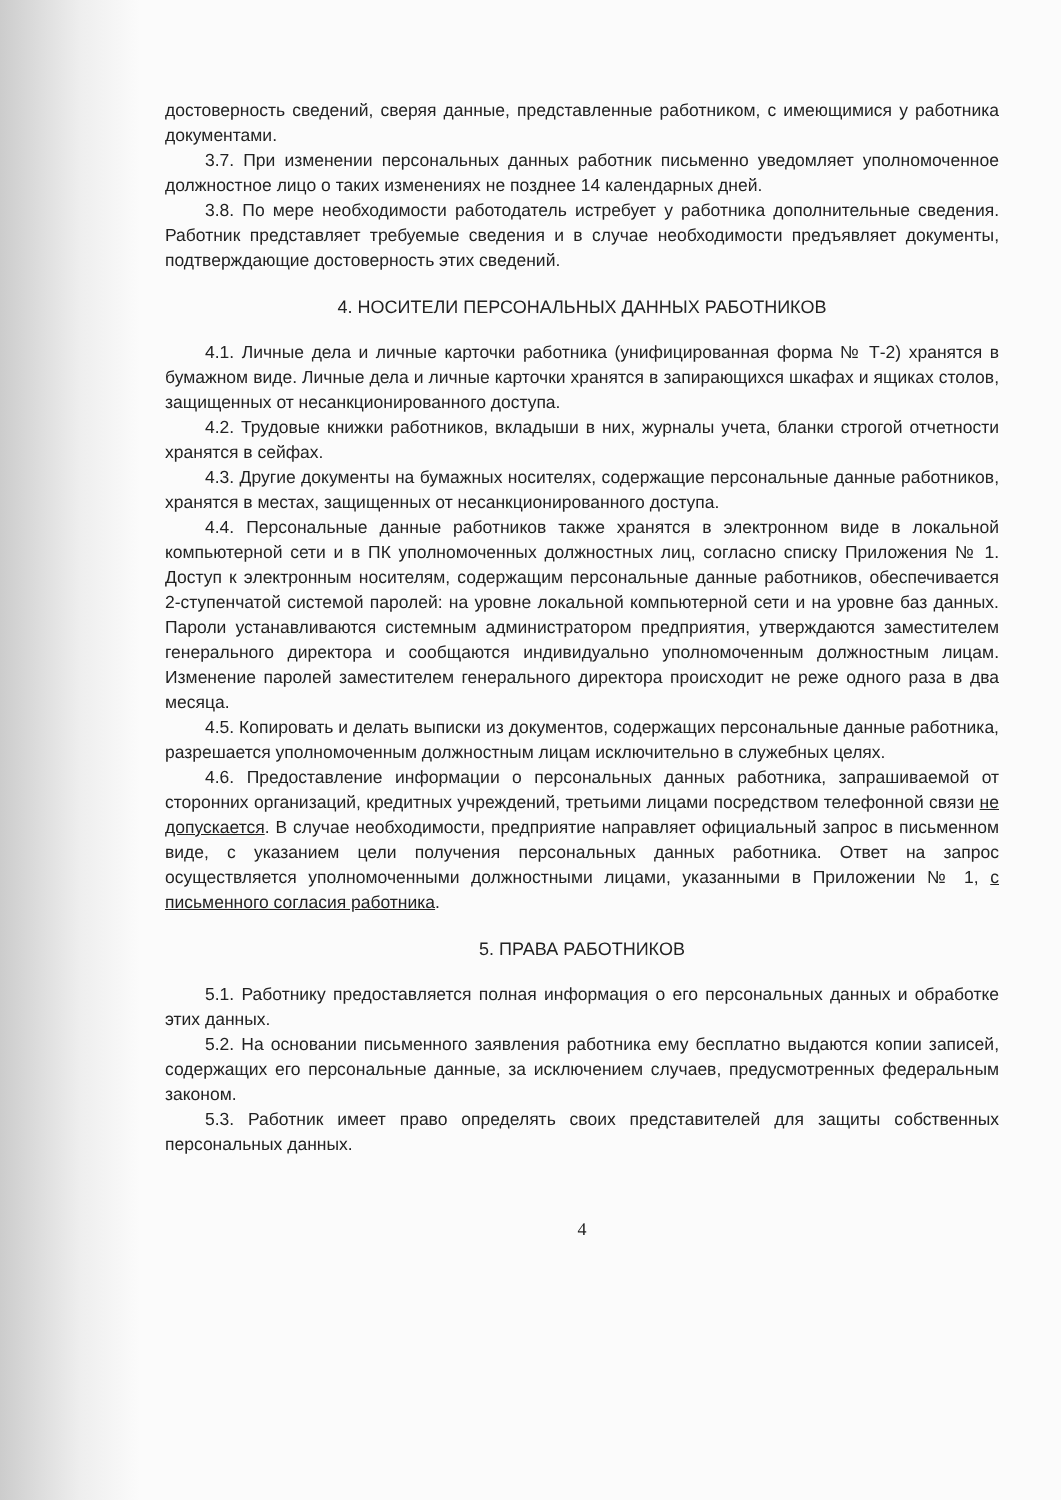достоверность сведений, сверяя данные, представленные работником, с имеющимися у работника документами.
3.7. При изменении персональных данных работник письменно уведомляет уполномоченное должностное лицо о таких изменениях не позднее 14 календарных дней.
3.8. По мере необходимости работодатель истребует у работника дополнительные сведения. Работник представляет требуемые сведения и в случае необходимости предъявляет документы, подтверждающие достоверность этих сведений.
4. НОСИТЕЛИ ПЕРСОНАЛЬНЫХ ДАННЫХ РАБОТНИКОВ
4.1. Личные дела и личные карточки работника (унифицированная форма № Т-2) хранятся в бумажном виде. Личные дела и личные карточки хранятся в запирающихся шкафах и ящиках столов, защищенных от несанкционированного доступа.
4.2. Трудовые книжки работников, вкладыши в них, журналы учета, бланки строгой отчетности хранятся в сейфах.
4.3. Другие документы на бумажных носителях, содержащие персональные данные работников, хранятся в местах, защищенных от несанкционированного доступа.
4.4. Персональные данные работников также хранятся в электронном виде в локальной компьютерной сети и в ПК уполномоченных должностных лиц, согласно списку Приложения № 1. Доступ к электронным носителям, содержащим персональные данные работников, обеспечивается 2-ступенчатой системой паролей: на уровне локальной компьютерной сети и на уровне баз данных. Пароли устанавливаются системным администратором предприятия, утверждаются заместителем генерального директора и сообщаются индивидуально уполномоченным должностным лицам. Изменение паролей заместителем генерального директора происходит не реже одного раза в два месяца.
4.5. Копировать и делать выписки из документов, содержащих персональные данные работника, разрешается уполномоченным должностным лицам исключительно в служебных целях.
4.6. Предоставление информации о персональных данных работника, запрашиваемой от сторонних организаций, кредитных учреждений, третьими лицами посредством телефонной связи не допускается. В случае необходимости, предприятие направляет официальный запрос в письменном виде, с указанием цели получения персональных данных работника. Ответ на запрос осуществляется уполномоченными должностными лицами, указанными в Приложении № 1, с письменного согласия работника.
5. ПРАВА РАБОТНИКОВ
5.1. Работнику предоставляется полная информация о его персональных данных и обработке этих данных.
5.2. На основании письменного заявления работника ему бесплатно выдаются копии записей, содержащих его персональные данные, за исключением случаев, предусмотренных федеральным законом.
5.3. Работник имеет право определять своих представителей для защиты собственных персональных данных.
4